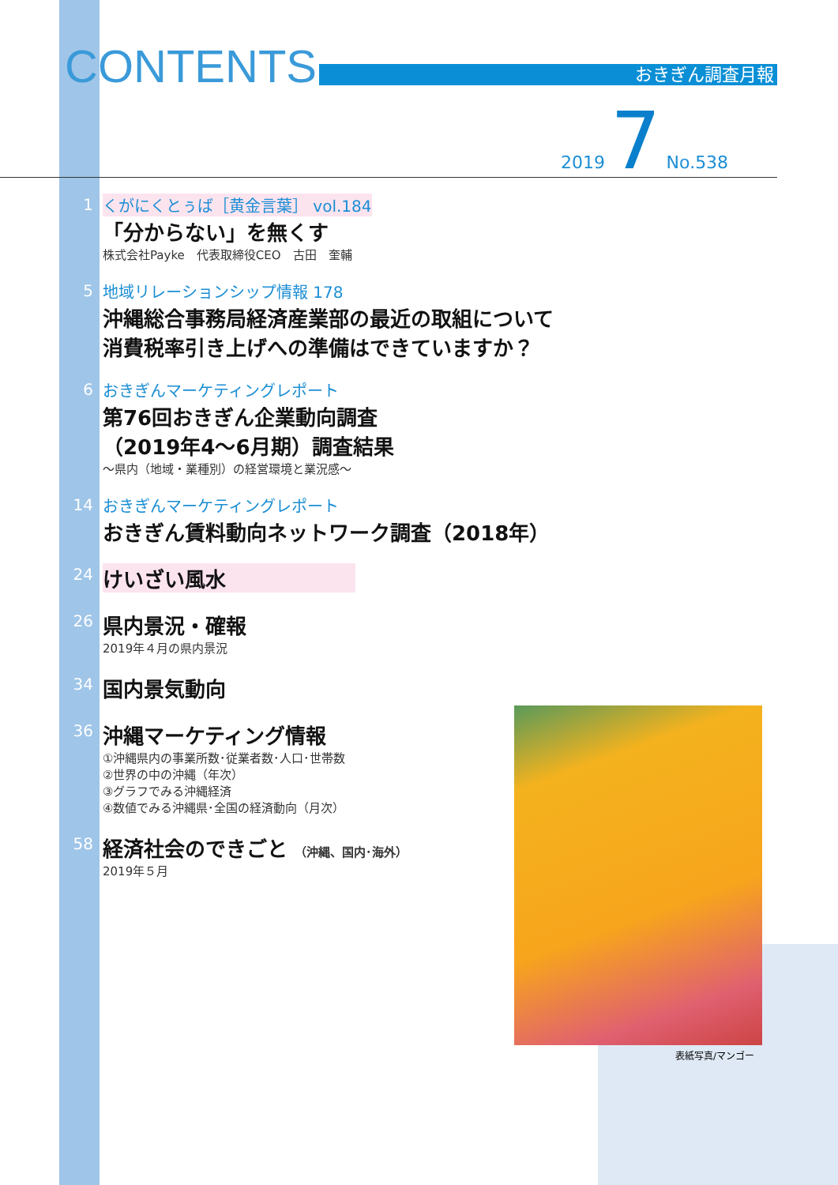CONTENTS おきぎん調査月報
2019 7 No.538
1 くがにくとぅば［黄金言葉］ vol.184
「分からない」を無くす
株式会社Payke　代表取締役CEO　古田　奎輔
5 地域リレーションシップ情報 178
沖縄総合事務局経済産業部の最近の取組について
消費税率引き上げへの準備はできていますか？
6 おきぎんマーケティングレポート
第76回おきぎん企業動向調査
（2019年4〜6月期）調査結果
〜県内（地域・業種別）の経営環境と業況感〜
14 おきぎんマーケティングレポート
おきぎん賃料動向ネットワーク調査（2018年）
24
けいざい風水
26
県内景況・確報
2019年４月の県内景況
34
国内景気動向
36
沖縄マーケティング情報
①沖縄県内の事業所数･従業者数･人口･世帯数
②世界の中の沖縄（年次）
③グラフでみる沖縄経済
④数値でみる沖縄県･全国の経済動向（月次）
58
経済社会のできごと （沖縄、国内･海外）
2019年５月
表紙写真/マンゴー